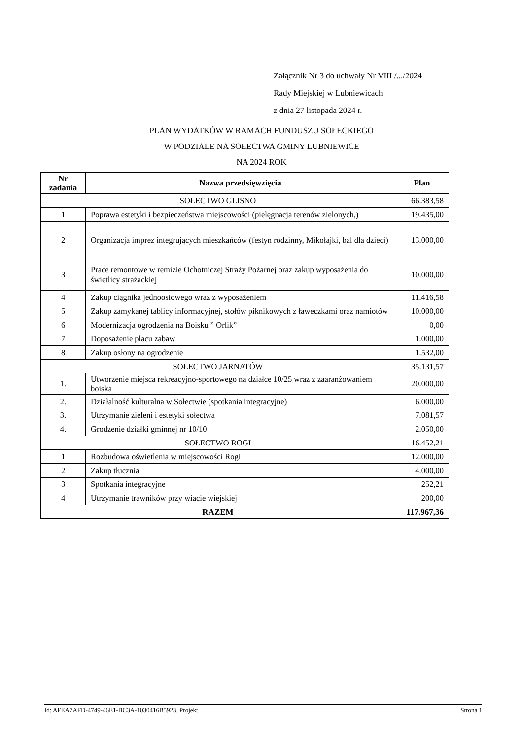Załącznik Nr 3 do uchwały Nr VIII /.../2024
Rady Miejskiej w Lubniewicach
z dnia 27 listopada 2024 r.
PLAN WYDATKÓW W RAMACH FUNDUSZU SOŁECKIEGO
W PODZIALE NA SOŁECTWA GMINY LUBNIEWICE
NA 2024 ROK
| Nr zadania | Nazwa przedsięwzięcia | Plan |
| --- | --- | --- |
| SOŁECTWO GLISNO | | 66.383,58 |
| 1 | Poprawa estetyki i bezpieczeństwa miejscowości (pielęgnacja terenów zielonych,) | 19.435,00 |
| 2 | Organizacja imprez integrujących mieszkańców (festyn rodzinny, Mikołajki, bal dla dzieci) | 13.000,00 |
| 3 | Prace remontowe w remizie Ochotniczej Straży Pożarnej oraz zakup wyposażenia do świetlicy strażackiej | 10.000,00 |
| 4 | Zakup ciągnika jednoosiowego wraz z wyposażeniem | 11.416,58 |
| 5 | Zakup zamykanej tablicy informacyjnej, stołów piknikowych z ławeczkami oraz namiotów | 10.000,00 |
| 6 | Modernizacja ogrodzenia na Boisku ” Orlik” | 0,00 |
| 7 | Doposażenie placu zabaw | 1.000,00 |
| 8 | Zakup osłony na ogrodzenie | 1.532,00 |
| SOŁECTWO JARNATÓW | | 35.131,57 |
| 1. | Utworzenie miejsca rekreacyjno-sportowego na działce 10/25 wraz z zaaranżowaniem boiska | 20.000,00 |
| 2. | Działalność kulturalna w Sołectwie (spotkania integracyjne) | 6.000,00 |
| 3. | Utrzymanie zieleni i estetyki sołectwa | 7.081,57 |
| 4. | Grodzenie działki gminnej nr 10/10 | 2.050,00 |
| SOŁECTWO ROGI | | 16.452,21 |
| 1 | Rozbudowa oświetlenia w miejscowości Rogi | 12.000,00 |
| 2 | Zakup tłucznia | 4.000,00 |
| 3 | Spotkania integracyjne | 252,21 |
| 4 | Utrzymanie trawników przy wiacie wiejskiej | 200,00 |
| RAZEM | | 117.967,36 |
Id: AFEA7AFD-4749-46E1-BC3A-1030416B5923. Projekt Strona 1